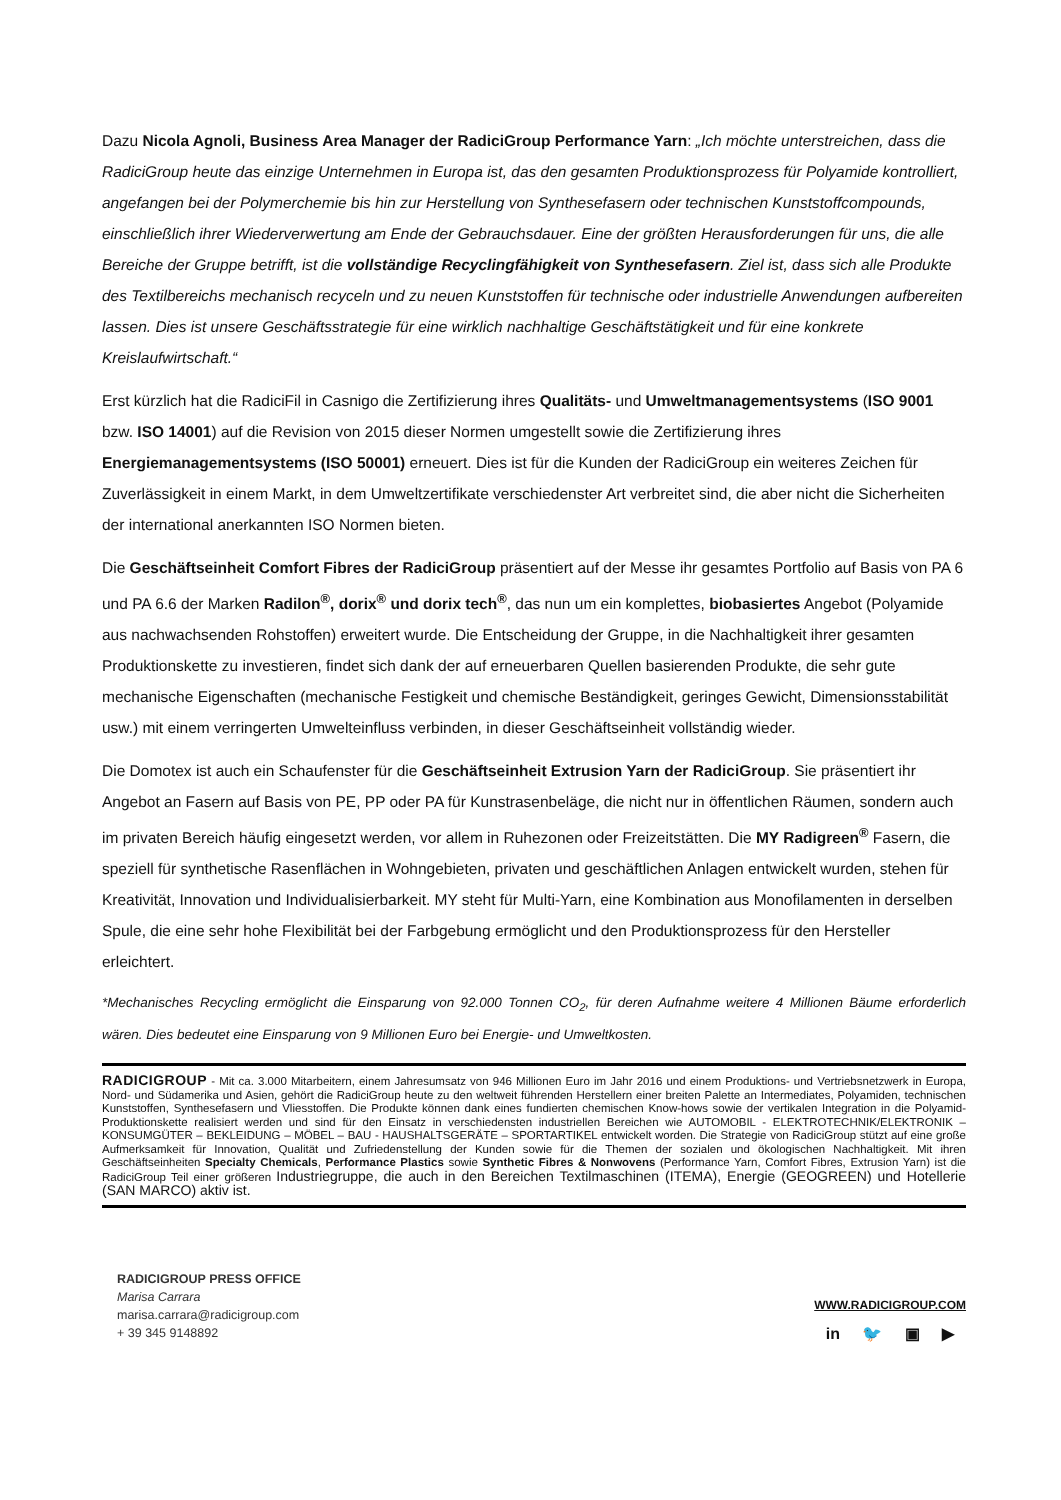Dazu Nicola Agnoli, Business Area Manager der RadiciGroup Performance Yarn: „Ich möchte unterstreichen, dass die RadiciGroup heute das einzige Unternehmen in Europa ist, das den gesamten Produktionsprozess für Polyamide kontrolliert, angefangen bei der Polymerchemie bis hin zur Herstellung von Synthesefasern oder technischen Kunststoffcompounds, einschließlich ihrer Wiederverwertung am Ende der Gebrauchsdauer. Eine der größten Herausforderungen für uns, die alle Bereiche der Gruppe betrifft, ist die vollständige Recyclingfähigkeit von Synthesefasern. Ziel ist, dass sich alle Produkte des Textilbereichs mechanisch recyceln und zu neuen Kunststoffen für technische oder industrielle Anwendungen aufbereiten lassen. Dies ist unsere Geschäftsstrategie für eine wirklich nachhaltige Geschäftstätigkeit und für eine konkrete Kreislaufwirtschaft.“
Erst kürzlich hat die RadiciFil in Casnigo die Zertifizierung ihres Qualitäts- und Umweltmanagementsystems (ISO 9001 bzw. ISO 14001) auf die Revision von 2015 dieser Normen umgestellt sowie die Zertifizierung ihres Energiemanagementsystems (ISO 50001) erneuert. Dies ist für die Kunden der RadiciGroup ein weiteres Zeichen für Zuverlässigkeit in einem Markt, in dem Umweltzertifikate verschiedenster Art verbreitet sind, die aber nicht die Sicherheiten der international anerkannten ISO Normen bieten.
Die Geschäftseinheit Comfort Fibres der RadiciGroup präsentiert auf der Messe ihr gesamtes Portfolio auf Basis von PA 6 und PA 6.6 der Marken Radilon<sup>®</sup>, dorix<sup>®</sup> und dorix tech<sup>®</sup>, das nun um ein komplettes, biobasiertes Angebot (Polyamide aus nachwachsenden Rohstoffen) erweitert wurde. Die Entscheidung der Gruppe, in die Nachhaltigkeit ihrer gesamten Produktionskette zu investieren, findet sich dank der auf erneuerbaren Quellen basierenden Produkte, die sehr gute mechanische Eigenschaften (mechanische Festigkeit und chemische Beständigkeit, geringes Gewicht, Dimensionsstabilität usw.) mit einem verringerten Umwelteinfluss verbinden, in dieser Geschäftseinheit vollständig wieder.
Die Domotex ist auch ein Schaufenster für die Geschäftseinheit Extrusion Yarn der RadiciGroup. Sie präsentiert ihr Angebot an Fasern auf Basis von PE, PP oder PA für Kunstrasenbeläge, die nicht nur in öffentlichen Räumen, sondern auch im privaten Bereich häufig eingesetzt werden, vor allem in Ruhezonen oder Freizeitstätten. Die MY Radigreen<sup>®</sup> Fasern, die speziell für synthetische Rasenflächen in Wohngebieten, privaten und geschäftlichen Anlagen entwickelt wurden, stehen für Kreativität, Innovation und Individualisierbarkeit. MY steht für Multi-Yarn, eine Kombination aus Monofilamenten in derselben Spule, die eine sehr hohe Flexibilität bei der Farbgebung ermöglicht und den Produktionsprozess für den Hersteller erleichtert.
*Mechanisches Recycling ermöglicht die Einsparung von 92.000 Tonnen CO<sub>2</sub>, für deren Aufnahme weitere 4 Millionen Bäume erforderlich wären. Dies bedeutet eine Einsparung von 9 Millionen Euro bei Energie- und Umweltkosten.
RADICIGROUP - Mit ca. 3.000 Mitarbeitern, einem Jahresumsatz von 946 Millionen Euro im Jahr 2016 und einem Produktions- und Vertriebsnetzwerk in Europa, Nord- und Südamerika und Asien, gehört die RadiciGroup heute zu den weltweit führenden Herstellern einer breiten Palette an Intermediates, Polyamiden, technischen Kunststoffen, Synthesefasern und Vliesstoffen. Die Produkte können dank eines fundierten chemischen Know-hows sowie der vertikalen Integration in die Polyamid-Produktionskette realisiert werden und sind für den Einsatz in verschiedensten industriellen Bereichen wie AUTOMOBIL - ELEKTROTECHNIK/ELEKTRONIK – KONSUMGÜTER – BEKLEIDUNG – MÖBEL – BAU - HAUSHALTSGERÄTE – SPORTARTIKEL entwickelt worden. Die Strategie von RadiciGroup stützt auf eine große Aufmerksamkeit für Innovation, Qualität und Zufriedenstellung der Kunden sowie für die Themen der sozialen und ökologischen Nachhaltigkeit. Mit ihren Geschäftseinheiten Specialty Chemicals, Performance Plastics sowie Synthetic Fibres & Nonwovens (Performance Yarn, Comfort Fibres, Extrusion Yarn) ist die RadiciGroup Teil einer größeren Industriegruppe, die auch in den Bereichen Textilmaschinen (ITEMA), Energie (GEOGREEN) und Hotellerie (SAN MARCO) aktiv ist.
RADICIGROUP PRESS OFFICE
Marisa Carrara
marisa.carrara@radicigroup.com
+ 39 345 9148892
WWW.RADICIGROUP.COM
in 🐦 ▣ ▶